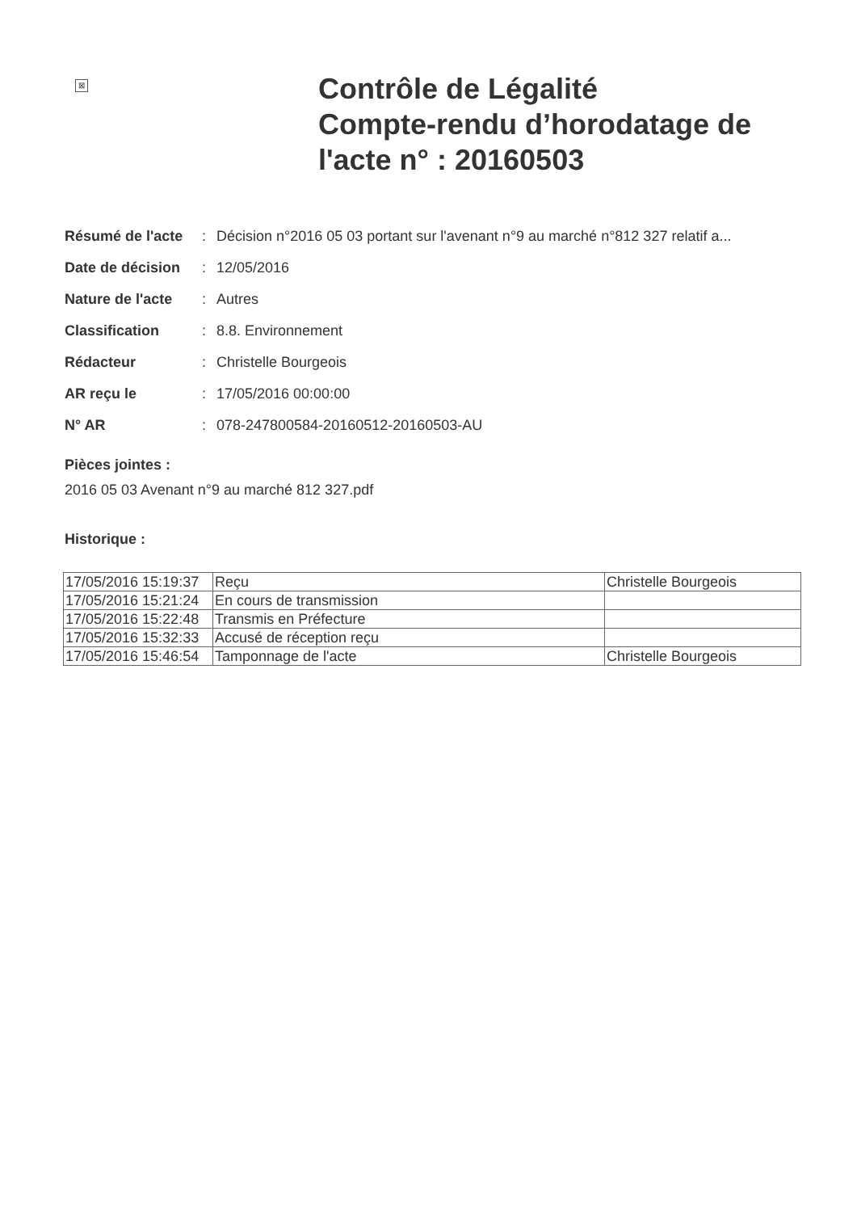⊠
Contrôle de Légalité
Compte-rendu d’horodatage de
l'acte n° : 20160503
| Résumé de l'acte | : | Décision n°2016 05 03 portant sur l'avenant n°9 au marché n°812 327 relatif a... |
| Date de décision | : | 12/05/2016 |
| Nature de l'acte | : | Autres |
| Classification | : | 8.8. Environnement |
| Rédacteur | : | Christelle Bourgeois |
| AR reçu le | : | 17/05/2016 00:00:00 |
| N° AR | : | 078-247800584-20160512-20160503-AU |
Pièces jointes :
2016 05 03 Avenant n°9 au marché 812 327.pdf
Historique :
| 17/05/2016 15:19:37 | Reçu | Christelle Bourgeois |
| 17/05/2016 15:21:24 | En cours de transmission | |
| 17/05/2016 15:22:48 | Transmis en Préfecture | |
| 17/05/2016 15:32:33 | Accusé de réception reçu | |
| 17/05/2016 15:46:54 | Tamponnage de l'acte | Christelle Bourgeois |